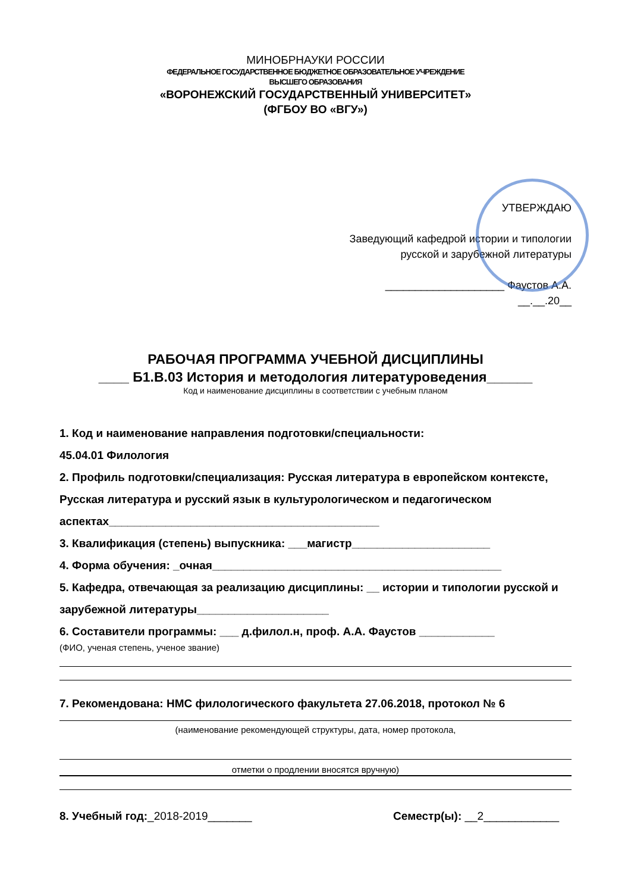МИНОБРНАУКИ РОССИИ
ФЕДЕРАЛЬНОЕ ГОСУДАРСТВЕННОЕ БЮДЖЕТНОЕ ОБРАЗОВАТЕЛЬНОЕ УЧРЕЖДЕНИЕ
ВЫСШЕГО ОБРАЗОВАНИЯ
«ВОРОНЕЖСКИЙ ГОСУДАРСТВЕННЫЙ УНИВЕРСИТЕТ»
(ФГБОУ ВО «ВГУ»)
УТВЕРЖДАЮ
Заведующий кафедрой истории и типологии
русской и зарубежной литературы
____________________ Фаустов А.А.
__.__.20__
РАБОЧАЯ ПРОГРАММА УЧЕБНОЙ ДИСЦИПЛИНЫ
____ Б1.В.03 История и методология литературоведения______
Код и наименование дисциплины в соответствии с учебным планом
1. Код и наименование направления подготовки/специальности:
45.04.01 Филология
2. Профиль подготовки/специализация: Русская литература в европейском контексте, Русская литература и русский язык в культурологическом и педагогическом аспектах___________________________________________
3. Квалификация (степень) выпускника: ___магистр______________________
4. Форма обучения: _очная______________________________________________
5. Кафедра, отвечающая за реализацию дисциплины: __ истории и типологии русской и зарубежной литературы_____________________
6. Составители программы: ___ д.филол.н, проф. А.А. Фаустов ____________
(ФИО, ученая степень, ученое звание)
7. Рекомендована: НМС филологического факультета 27.06.2018, протокол № 6
(наименование рекомендующей структуры, дата, номер протокола,
отметки о продлении вносятся вручную)
8. Учебный год:_2018-2019_______ Семестр(ы): __2____________